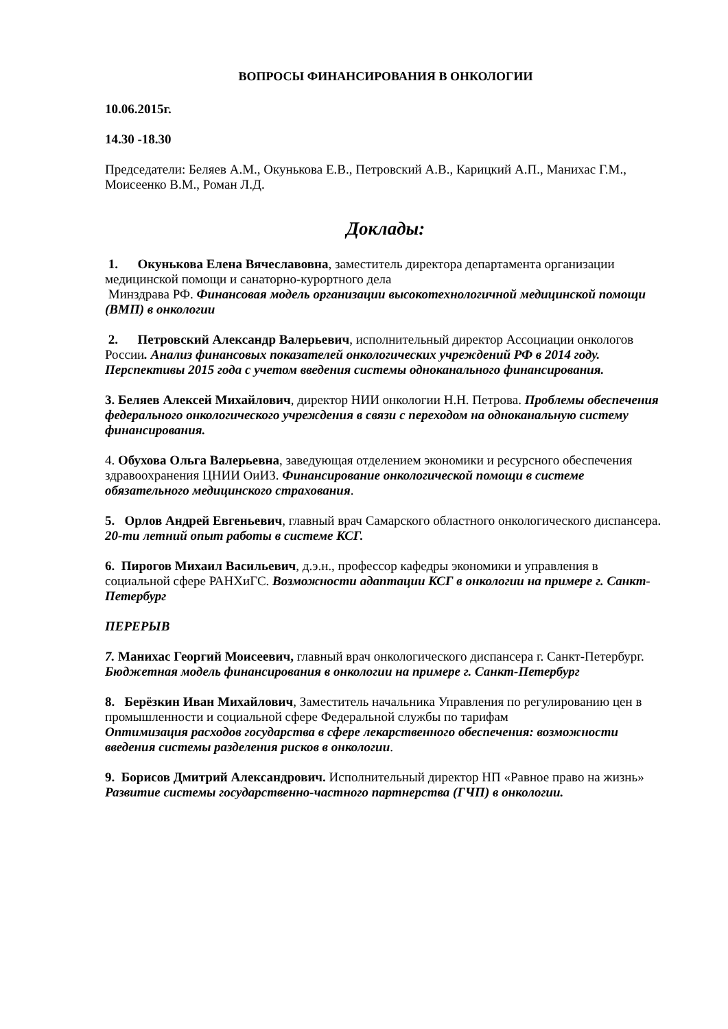ВОПРОСЫ ФИНАНСИРОВАНИЯ В ОНКОЛОГИИ
10.06.2015г.
14.30 -18.30
Председатели: Беляев А.М., Окунькова Е.В., Петровский А.В., Карицкий А.П., Манихас Г.М., Моисеенко В.М., Роман Л.Д.
Доклады:
1. Окунькова Елена Вячеславовна, заместитель директора департамента организации медицинской помощи и санаторно-курортного дела
Минздрава РФ. Финансовая модель организации высокотехнологичной медицинской помощи (ВМП) в онкологии
2. Петровский Александр Валерьевич, исполнительный директор Ассоциации онкологов России. Анализ финансовых показателей онкологических учреждений РФ в 2014 году. Перспективы 2015 года с учетом введения системы одноканального финансирования.
3. Беляев Алексей Михайлович, директор НИИ онкологии Н.Н. Петрова. Проблемы обеспечения федерального онкологического учреждения в связи с переходом на одноканальную систему финансирования.
4. Обухова Ольга Валерьевна, заведующая отделением экономики и ресурсного обеспечения здравоохранения ЦНИИ ОиИЗ. Финансирование онкологической помощи в системе обязательного медицинского страхования.
5. Орлов Андрей Евгеньевич, главный врач Самарского областного онкологического диспансера. 20-ти летний опыт работы в системе КСГ.
6. Пирогов Михаил Васильевич, д.э.н., профессор кафедры экономики и управления в социальной сфере РАНХиГС. Возможности адаптации КСГ в онкологии на примере г. Санкт-Петербург
ПЕРЕРЫВ
7. Манихас Георгий Моисеевич, главный врач онкологического диспансера г. Санкт-Петербург. Бюджетная модель финансирования в онкологии на примере г. Санкт-Петербург
8. Берёзкин Иван Михайлович, Заместитель начальника Управления по регулированию цен в промышленности и социальной сфере Федеральной службы по тарифам
Оптимизация расходов государства в сфере лекарственного обеспечения: возможности введения системы разделения рисков в онкологии.
9. Борисов Дмитрий Александрович. Исполнительный директор НП «Равное право на жизнь» Развитие системы государственно-частного партнерства (ГЧП) в онкологии.